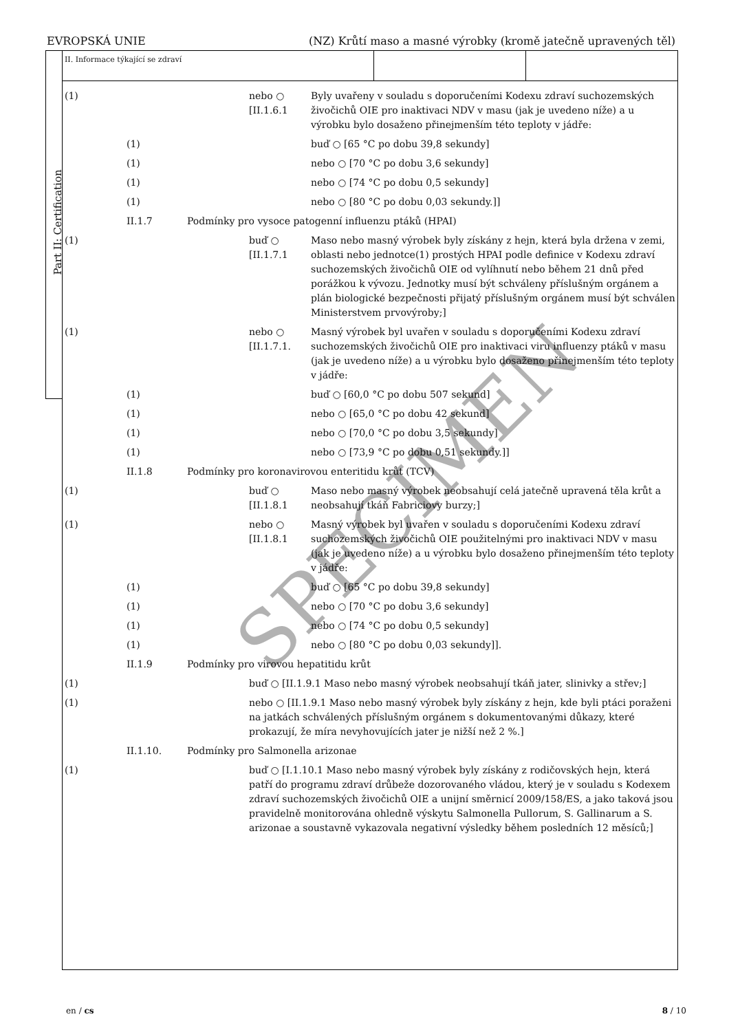EVROPSKÁ UNIE (NZ) Krůtí maso a masné výrobky (kromě jatečně upravených těl)
Part II: Certification
II. Informace týkající se zdraví
| (1) | | | nebo ○ [II.1.6.1 | Byly uvařeny v souladu s doporučeními Kodexu zdraví suchozemských živočichů OIE pro inaktivaci NDV v masu (jak je uvedeno níže) a u výrobku bylo dosaženo přinejmenším této teploty v jádře: |
| | (1) | | | buď ○ [65 °C po dobu 39,8 sekundy] |
| | (1) | | | nebo ○ [70 °C po dobu 3,6 sekundy] |
| | (1) | | | nebo ○ [74 °C po dobu 0,5 sekundy] |
| | (1) | | | nebo ○ [80 °C po dobu 0,03 sekundy.]] |
| | II.1.7 | Podmínky pro vysoce patogenní influenzu ptáků (HPAI) | | |
| (1) | | | buď ○ [II.1.7.1 | Maso nebo masný výrobek byly získány z hejn, která byla držena v zemi, oblasti nebo jednotce(1) prostých HPAI podle definice v Kodexu zdraví suchozemských živočichů OIE od vylíhnutí nebo během 21 dnů před porážkou k vývozu. Jednotky musí být schváleny příslušným orgánem a plán biologické bezpečnosti přijatý příslušným orgánem musí být schválen Ministerstvem prvovýroby;] |
| (1) | | | nebo ○ [II.1.7.1. | Masný výrobek byl uvařen v souladu s doporučeními Kodexu zdraví suchozemských živočichů OIE pro inaktivaci viru influenzy ptáků v masu (jak je uvedeno níže) a u výrobku bylo dosaženo přinejmenším této teploty v jádře: |
| | (1) | | | buď ○ [60,0 °C po dobu 507 sekund] |
| | (1) | | | nebo ○ [65,0 °C po dobu 42 sekund] |
| | (1) | | | nebo ○ [70,0 °C po dobu 3,5 sekundy] |
| | (1) | | | nebo ○ [73,9 °C po dobu 0,51 sekundy.]] |
| | II.1.8 | Podmínky pro koronavirovou enteritidu krůt (TCV) | | |
| (1) | | | buď ○ [II.1.8.1 | Maso nebo masný výrobek neobsahují celá jatečně upravená těla krůt a neobsahují tkáň Fabriciovy burzy;] |
| (1) | | | nebo ○ [II.1.8.1 | Masný výrobek byl uvařen v souladu s doporučeními Kodexu zdraví suchozemských živočichů OIE použitelnými pro inaktivaci NDV v masu (jak je uvedeno níže) a u výrobku bylo dosaženo přinejmenším této teploty v jádře: |
| | (1) | | | buď ○ [65 °C po dobu 39,8 sekundy] |
| | (1) | | | nebo ○ [70 °C po dobu 3,6 sekundy] |
| | (1) | | | nebo ○ [74 °C po dobu 0,5 sekundy] |
| | (1) | | | nebo ○ [80 °C po dobu 0,03 sekundy]]. |
| | II.1.9 | Podmínky pro virovou hepatitidu krůt | | |
| (1) | | | buď ○ [II.1.9.1 Maso nebo masný výrobek neobsahují tkáň jater, slinivky a střev;] | |
| (1) | | | nebo ○ [II.1.9.1 Maso nebo masný výrobek byly získány z hejn, kde byli ptáci poraženi na jatkách schválených příslušným orgánem s dokumentovanými důkazy, které prokazují, že míra nevyhovujících jater je nižší než 2 %.] | |
| | II.1.10. | Podmínky pro Salmonella arizonae | | |
| (1) | | | buď ○ [I.1.10.1 Maso nebo masný výrobek byly získány z rodičovských hejn, která patří do programu zdraví drůbeže dozorovaného vládou, který je v souladu s Kodexem zdraví suchozemských živočichů OIE a unijní směrnicí 2009/158/ES, a jako taková jsou pravidelně monitorována ohledně výskytu Salmonella Pullorum, S. Gallinarum a S. arizonae a soustavně vykazovala negativní výsledky během posledních 12 měsíců;] | |
SPECIMEN
en / cs 8 / 10